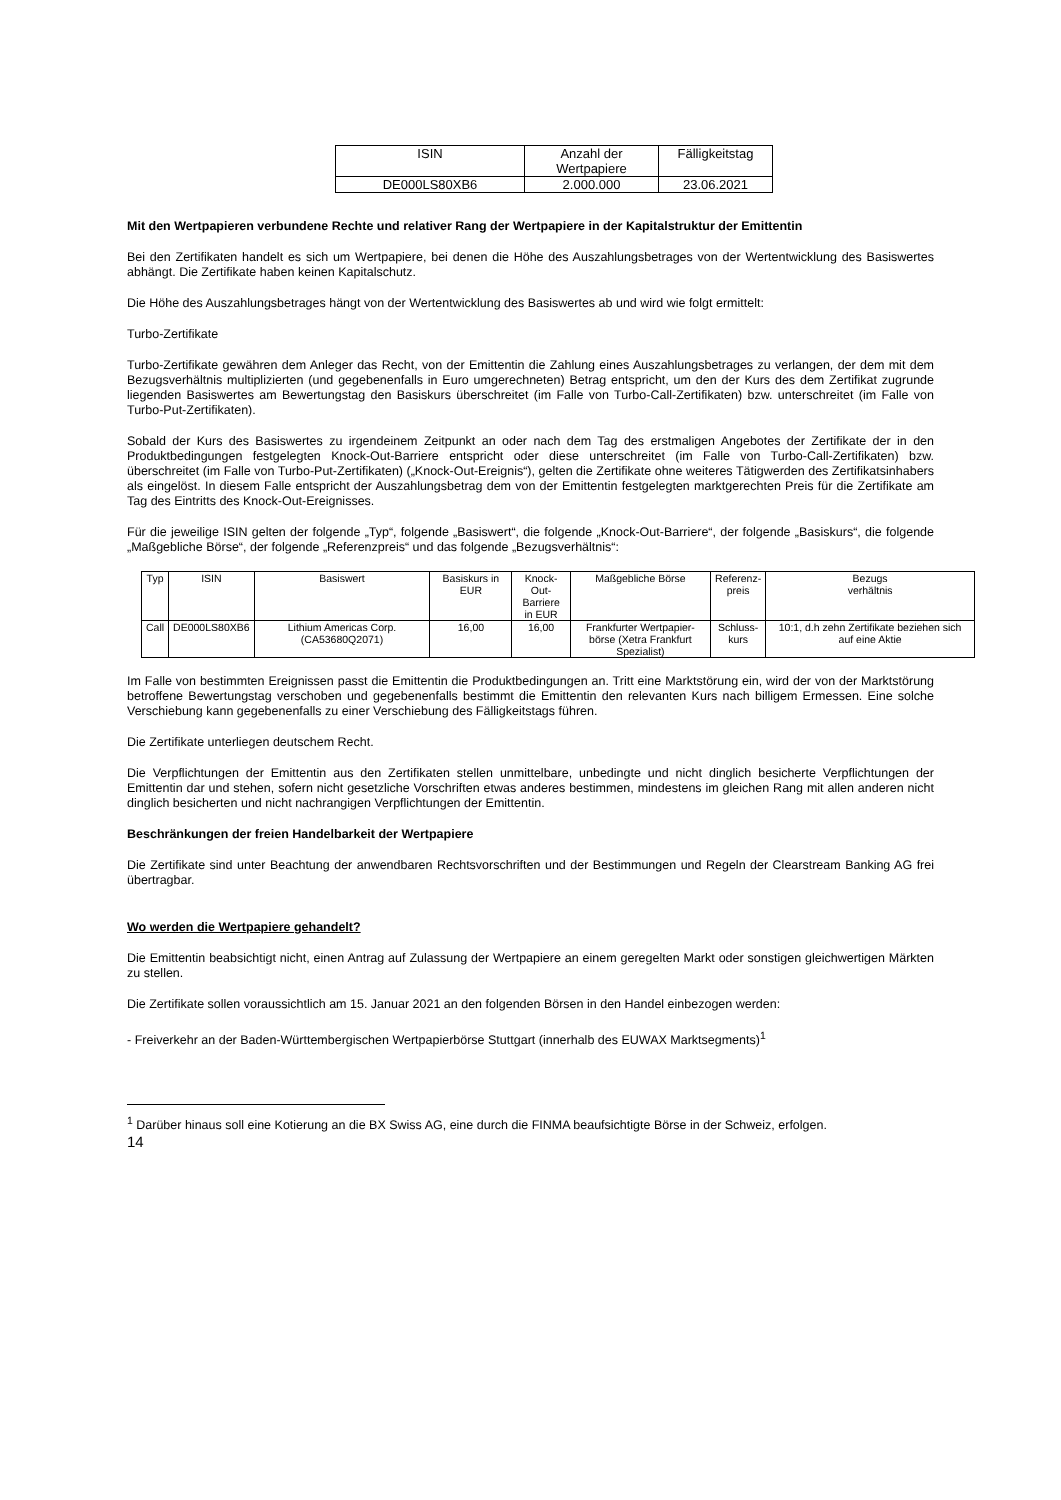| ISIN | Anzahl der Wertpapiere | Fälligkeitstag |
| --- | --- | --- |
| DE000LS80XB6 | 2.000.000 | 23.06.2021 |
Mit den Wertpapieren verbundene Rechte und relativer Rang der Wertpapiere in der Kapitalstruktur der Emittentin
Bei den Zertifikaten handelt es sich um Wertpapiere, bei denen die Höhe des Auszahlungsbetrages von der Wertentwicklung des Basiswertes abhängt. Die Zertifikate haben keinen Kapitalschutz.
Die Höhe des Auszahlungsbetrages hängt von der Wertentwicklung des Basiswertes ab und wird wie folgt ermittelt:
Turbo-Zertifikate
Turbo-Zertifikate gewähren dem Anleger das Recht, von der Emittentin die Zahlung eines Auszahlungsbetrages zu verlangen, der dem mit dem Bezugsverhältnis multiplizierten (und gegebenenfalls in Euro umgerechneten) Betrag entspricht, um den der Kurs des dem Zertifikat zugrunde liegenden Basiswertes am Bewertungstag den Basiskurs überschreitet (im Falle von Turbo-Call-Zertifikaten) bzw. unterschreitet (im Falle von Turbo-Put-Zertifikaten).
Sobald der Kurs des Basiswertes zu irgendeinem Zeitpunkt an oder nach dem Tag des erstmaligen Angebotes der Zertifikate der in den Produktbedingungen festgelegten Knock-Out-Barriere entspricht oder diese unterschreitet (im Falle von Turbo-Call-Zertifikaten) bzw. überschreitet (im Falle von Turbo-Put-Zertifikaten) („Knock-Out-Ereignis“), gelten die Zertifikate ohne weiteres Tätigwerden des Zertifikatsinhabers als eingelöst. In diesem Falle entspricht der Auszahlungsbetrag dem von der Emittentin festgelegten marktgerechten Preis für die Zertifikate am Tag des Eintritts des Knock-Out-Ereignisses.
Für die jeweilige ISIN gelten der folgende „Typ“, folgende „Basiswert“, die folgende „Knock-Out-Barriere“, der folgende „Basiskurs“, die folgende „Maßgebliche Börse“, der folgende „Referenzpreis“ und das folgende „Bezugsverhältnis“:
| Typ | ISIN | Basiswert | Basiskurs in EUR | Knock-Out- Barriere in EUR | Maßgebliche Börse | Referenz- preis | Bezugs verhältnis |
| --- | --- | --- | --- | --- | --- | --- | --- |
| Call | DE000LS80XB6 | Lithium Americas Corp. (CA53680Q2071) | 16,00 | 16,00 | Frankfurter Wertpapier- börse (Xetra Frankfurt Spezialist) | Schluss- kurs | 10:1, d.h zehn Zertifikate beziehen sich auf eine Aktie |
Im Falle von bestimmten Ereignissen passt die Emittentin die Produktbedingungen an. Tritt eine Marktstörung ein, wird der von der Marktstörung betroffene Bewertungstag verschoben und gegebenenfalls bestimmt die Emittentin den relevanten Kurs nach billigem Ermessen. Eine solche Verschiebung kann gegebenenfalls zu einer Verschiebung des Fälligkeitstags führen.
Die Zertifikate unterliegen deutschem Recht.
Die Verpflichtungen der Emittentin aus den Zertifikaten stellen unmittelbare, unbedingte und nicht dinglich besicherte Verpflichtungen der Emittentin dar und stehen, sofern nicht gesetzliche Vorschriften etwas anderes bestimmen, mindestens im gleichen Rang mit allen anderen nicht dinglich besicherten und nicht nachrangigen Verpflichtungen der Emittentin.
Beschränkungen der freien Handelbarkeit der Wertpapiere
Die Zertifikate sind unter Beachtung der anwendbaren Rechtsvorschriften und der Bestimmungen und Regeln der Clearstream Banking AG frei übertragbar.
Wo werden die Wertpapiere gehandelt?
Die Emittentin beabsichtigt nicht, einen Antrag auf Zulassung der Wertpapiere an einem geregelten Markt oder sonstigen gleichwertigen Märkten zu stellen.
Die Zertifikate sollen voraussichtlich am 15. Januar 2021 an den folgenden Börsen in den Handel einbezogen werden:
- Freiverkehr an der Baden-Württembergischen Wertpapierbörse Stuttgart (innerhalb des EUWAX Marktsegments)<sup>1</sup>
<sup>1</sup> Darüber hinaus soll eine Kotierung an die BX Swiss AG, eine durch die FINMA beaufsichtigte Börse in der Schweiz, erfolgen.
14